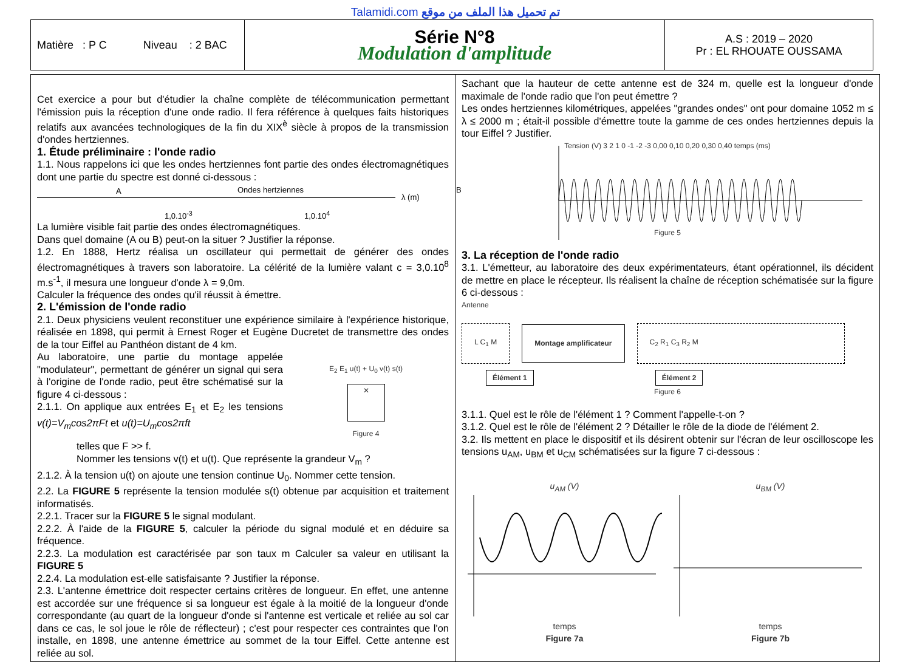Talamidi.com تم تحميل هذا الملف من موقع
| Matière : P C Niveau : 2 BAC | Série N°8 Modulation d'amplitude | A.S : 2019 – 2020 Pr : EL RHOUATE OUSSAMA |
Cet exercice a pour but d'étudier la chaîne complète de télécommunication permettant l'émission puis la réception d'une onde radio. Il fera référence à quelques faits historiques relatifs aux avancées technologiques de la fin du XIX<sup>è</sup> siècle à propos de la transmission d'ondes hertziennes.
1. Étude préliminaire : l'onde radio
1.1. Nous rappelons ici que les ondes hertziennes font partie des ondes électromagnétiques dont une partie du spectre est donné ci-dessous :
A Ondes hertziennes B
λ (m)
1,0.10<sup>-3</sup> 1,0.10<sup>4</sup>
La lumière visible fait partie des ondes électromagnétiques.
Dans quel domaine (A ou B) peut-on la situer ? Justifier la réponse.
1.2. En 1888, Hertz réalisa un oscillateur qui permettait de générer des ondes électromagnétiques à travers son laboratoire. La célérité de la lumière valant c = 3,0.10<sup>8</sup> m.s<sup>-1</sup>, il mesura une longueur d'onde λ = 9,0m.
Calculer la fréquence des ondes qu'il réussit à émettre.
2. L'émission de l'onde radio
2.1. Deux physiciens veulent reconstituer une expérience similaire à l'expérience historique, réalisée en 1898, qui permit à Ernest Roger et Eugène Ducretet de transmettre des ondes de la tour Eiffel au Panthéon distant de 4 km.
Au laboratoire, une partie du montage appelée "modulateur", permettant de générer un signal qui sera à l'origine de l'onde radio, peut être schématisé sur la figure 4 ci-dessous :
2.1.1. On applique aux entrées E<sub>1</sub> et E<sub>2</sub> les tensions v(t)=V<sub>m</sub>cos2πFt et u(t)=U<sub>m</sub>cos2πft
E<sub>2</sub> E<sub>1</sub> u(t) + U<sub>0</sub> v(t) s(t)
✕
Figure 4
telles que F >> f.
Nommer les tensions v(t) et u(t). Que représente la grandeur V<sub>m</sub> ?
2.1.2. À la tension u(t) on ajoute une tension continue U<sub>0</sub>. Nommer cette tension.
2.2. La FIGURE 5 représente la tension modulée s(t) obtenue par acquisition et traitement informatisés.
2.2.1. Tracer sur la FIGURE 5 le signal modulant.
2.2.2. À l'aide de la FIGURE 5, calculer la période du signal modulé et en déduire sa fréquence.
2.2.3. La modulation est caractérisée par son taux m Calculer sa valeur en utilisant la FIGURE 5
2.2.4. La modulation est-elle satisfaisante ? Justifier la réponse.
2.3. L'antenne émettrice doit respecter certains critères de longueur. En effet, une antenne est accordée sur une fréquence si sa longueur est égale à la moitié de la longueur d'onde correspondante (au quart de la longueur d'onde si l'antenne est verticale et reliée au sol car dans ce cas, le sol joue le rôle de réflecteur) ; c'est pour respecter ces contraintes que l'on installe, en 1898, une antenne émettrice au sommet de la tour Eiffel. Cette antenne est reliée au sol.
Sachant que la hauteur de cette antenne est de 324 m, quelle est la longueur d'onde maximale de l'onde radio que l'on peut émettre ?
Les ondes hertziennes kilométriques, appelées "grandes ondes" ont pour domaine 1052 m ≤ λ ≤ 2000 m ; était-il possible d'émettre toute la gamme de ces ondes hertziennes depuis la tour Eiffel ? Justifier.
Tension (V) 3 2 1 0 -1 -2 -3 0,00 0,10 0,20 0,30 0,40 temps (ms)
Figure 5
3. La réception de l'onde radio
3.1. L'émetteur, au laboratoire des deux expérimentateurs, étant opérationnel, ils décident de mettre en place le récepteur. Ils réalisent la chaîne de réception schématisée sur la figure 6 ci-dessous :
Antenne
L C<sub>1</sub> M Montage amplificateur C<sub>2</sub> R<sub>1</sub> C<sub>3</sub> R<sub>2</sub> M
Élément 1 Élément 2
Figure 6
3.1.1. Quel est le rôle de l'élément 1 ? Comment l'appelle-t-on ?
3.1.2. Quel est le rôle de l'élément 2 ? Détailler le rôle de la diode de l'élément 2.
3.2. Ils mettent en place le dispositif et ils désirent obtenir sur l'écran de leur oscilloscope les tensions u<sub>AM</sub>, u<sub>BM</sub> et u<sub>CM</sub> schématisées sur la figure 7 ci-dessous :
u<sub>AM</sub> (V)
temps
Figure 7a
u<sub>BM</sub> (V)
temps
Figure 7b